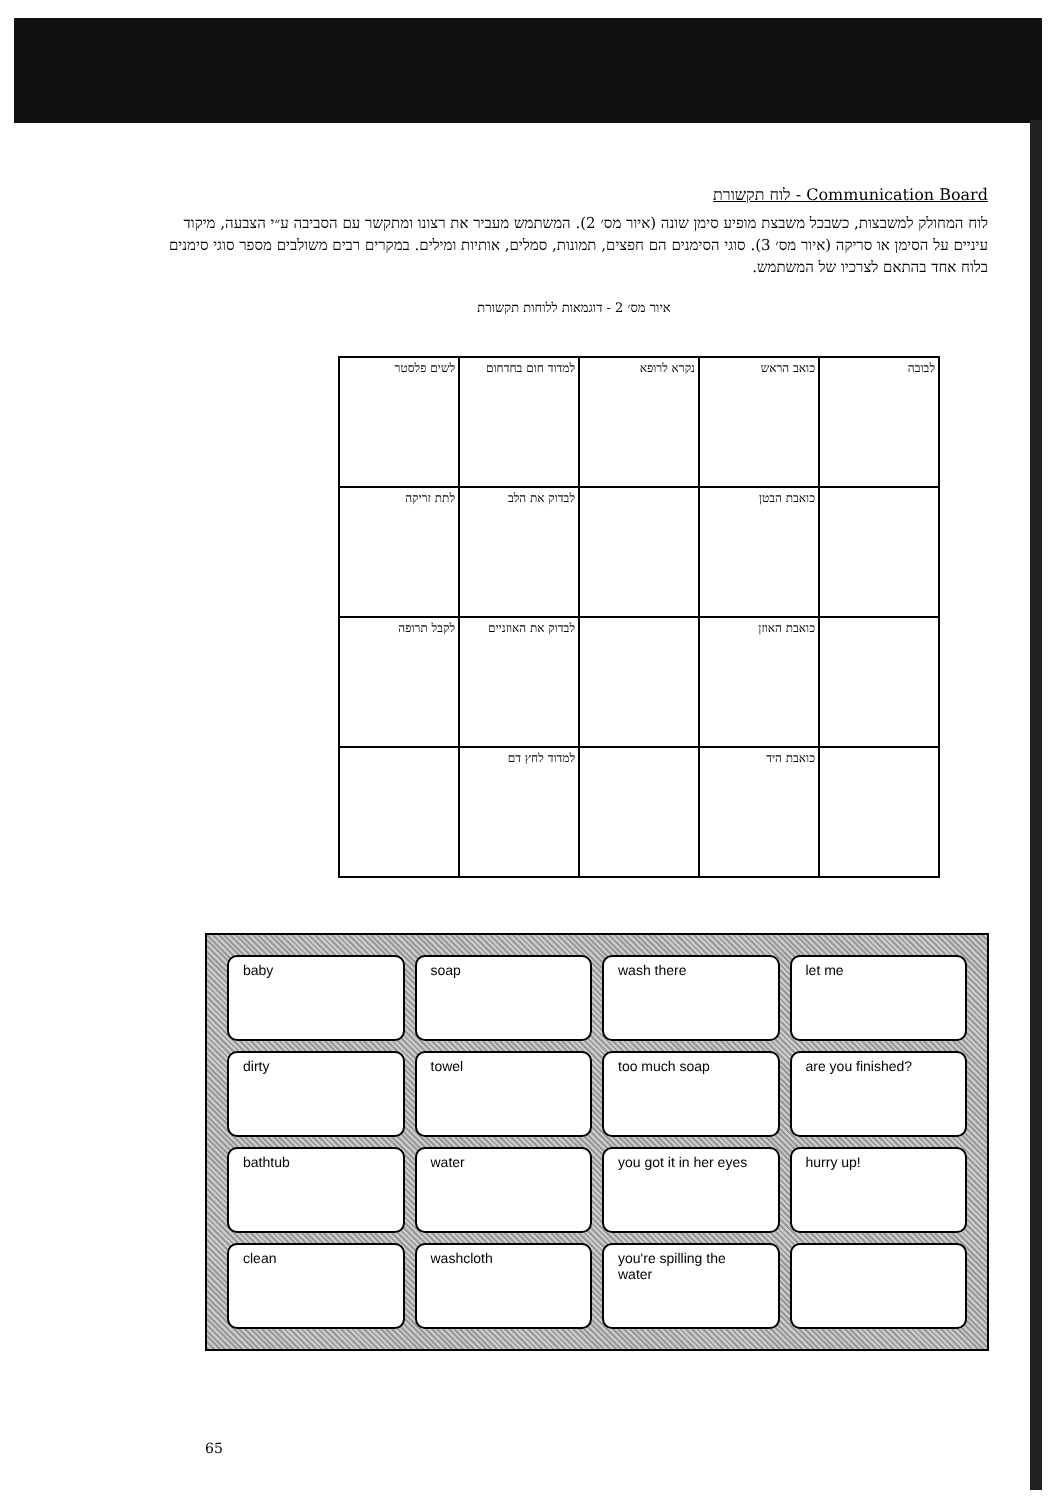לוח תקשורת - Communication Board
לוח המחולק למשבצות, כשבכל משבצת מופיע סימן שונה (איור מס׳ 2). המשתמש מעביר את רצונו ומתקשר עם הסביבה ע״י הצבעה, מיקוד עיניים על הסימן או סריקה (איור מס׳ 3). סוגי הסימנים הם חפצים, תמונות, סמלים, אותיות ומילים. במקרים רבים משולבים מספר סוגי סימנים בלוח אחד בהתאם לצרכיו של המשתמש.
איור מס׳ 2 - דוגמאות ללוחות תקשורת
| לבובה | כואב הראש | נקרא לרופא | למדוד חום בחדחום | לשים פלסטר |
| | כואבת הבטן | | לבדוק את הלב | לתת זריקה |
| | כואבת האוזן | | לבדוק את האוזניים | לקבל תרופה |
| | כואבת היד | | למדוד לחץ דם | |
| baby | soap | wash there | let me |
| dirty | towel | too much soap | are you finished? |
| bathtub | water | you got it in her eyes | hurry up! |
| clean | washcloth | you're spilling the water | |
65